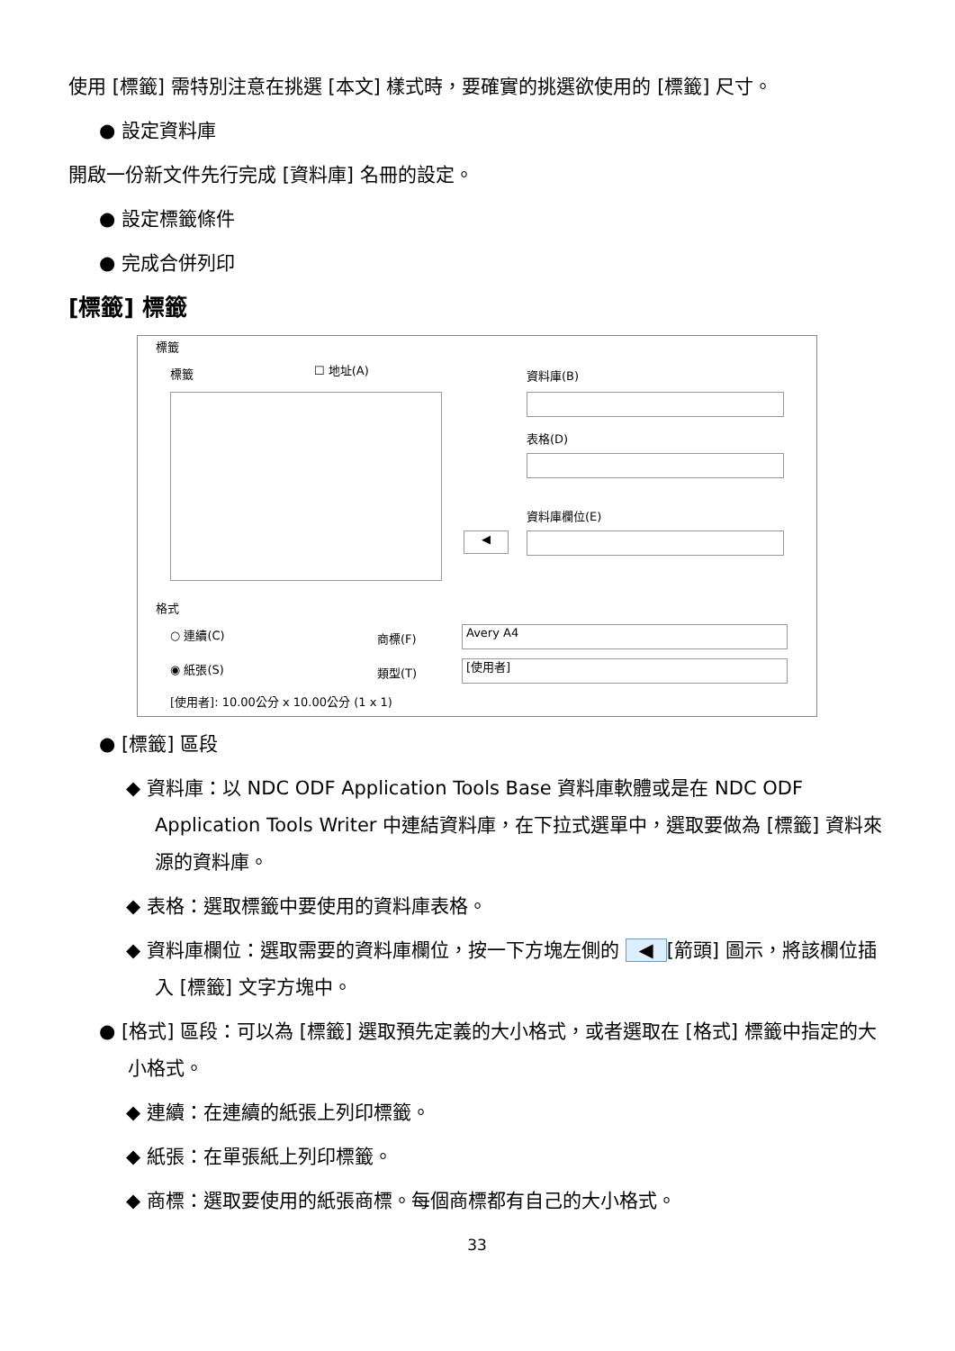使用 [標籤] 需特別注意在挑選 [本文] 樣式時，要確實的挑選欲使用的 [標籤] 尺寸。
● 設定資料庫
開啟一份新文件先行完成 [資料庫] 名冊的設定。
● 設定標籤條件
● 完成合併列印
[標籤] 標籤
標籤
標籤 ☐ 地址(A) 資料庫(B)
表格(D)
資料庫欄位(E)
◀
格式
○ 連續(C) 商標(F)
Avery A4
◉ 紙張(S) 類型(T)
[使用者]
[使用者]: 10.00公分 x 10.00公分 (1 x 1)
● [標籤] 區段
◆ 資料庫：以 NDC ODF Application Tools Base 資料庫軟體或是在 NDC ODF Application Tools Writer 中連結資料庫，在下拉式選單中，選取要做為 [標籤] 資料來源的資料庫。
◆ 表格：選取標籤中要使用的資料庫表格。
◆ 資料庫欄位：選取需要的資料庫欄位，按一下方塊左側的 ◀ [箭頭] 圖示，將該欄位插入 [標籤] 文字方塊中。
● [格式] 區段：可以為 [標籤] 選取預先定義的大小格式，或者選取在 [格式] 標籤中指定的大小格式。
◆ 連續：在連續的紙張上列印標籤。
◆ 紙張：在單張紙上列印標籤。
◆ 商標：選取要使用的紙張商標。每個商標都有自己的大小格式。
33